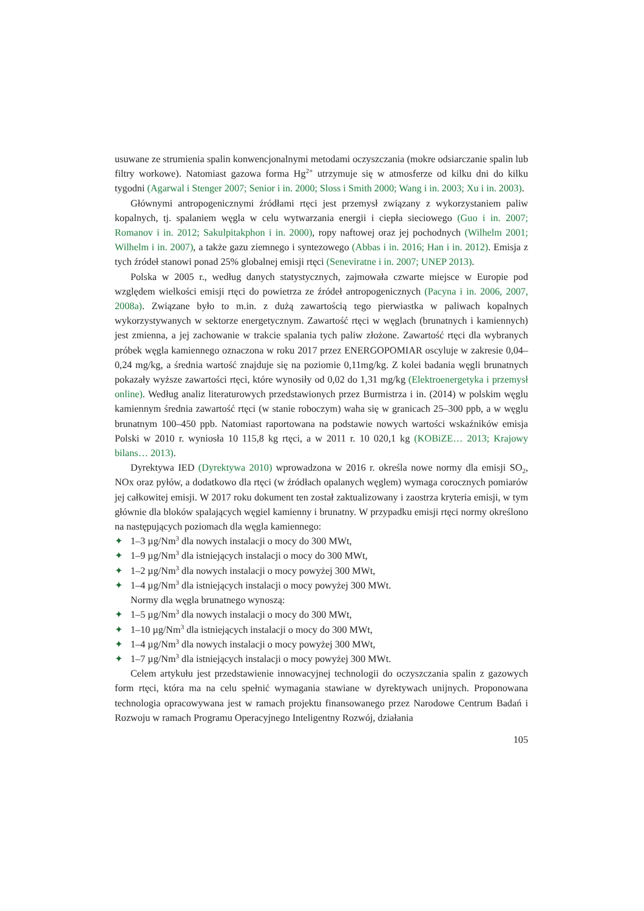usuwane ze strumienia spalin konwencjonalnymi metodami oczyszczania (mokre odsiarczanie spalin lub filtry workowe). Natomiast gazowa forma Hg<sup>2+</sup> utrzymuje się w atmosferze od kilku dni do kilku tygodni (Agarwal i Stenger 2007; Senior i in. 2000; Sloss i Smith 2000; Wang i in. 2003; Xu i in. 2003).
Głównymi antropogenicznymi źródłami rtęci jest przemysł związany z wykorzystaniem paliw kopalnych, tj. spalaniem węgla w celu wytwarzania energii i ciepła sieciowego (Guo i in. 2007; Romanov i in. 2012; Sakulpitakphon i in. 2000), ropy naftowej oraz jej pochodnych (Wilhelm 2001; Wilhelm i in. 2007), a także gazu ziemnego i syntezowego (Abbas i in. 2016; Han i in. 2012). Emisja z tych źródeł stanowi ponad 25% globalnej emisji rtęci (Seneviratne i in. 2007; UNEP 2013).
Polska w 2005 r., według danych statystycznych, zajmowała czwarte miejsce w Europie pod względem wielkości emisji rtęci do powietrza ze źródeł antropogenicznych (Pacyna i in. 2006, 2007, 2008a). Związane było to m.in. z dużą zawartością tego pierwiastka w paliwach kopalnych wykorzystywanych w sektorze energetycznym. Zawartość rtęci w węglach (brunatnych i kamiennych) jest zmienna, a jej zachowanie w trakcie spalania tych paliw złożone. Zawartość rtęci dla wybranych próbek węgla kamiennego oznaczona w roku 2017 przez ENERGOPOMIAR oscyluje w zakresie 0,04–0,24 mg/kg, a średnia wartość znajduje się na poziomie 0,11mg/kg. Z kolei badania węgli brunatnych pokazały wyższe zawartości rtęci, które wynosiły od 0,02 do 1,31 mg/kg (Elektroenergetyka i przemysł online). Według analiz literaturowych przedstawionych przez Burmistrza i in. (2014) w polskim węglu kamiennym średnia zawartość rtęci (w stanie roboczym) waha się w granicach 25–300 ppb, a w węglu brunatnym 100–450 ppb. Natomiast raportowana na podstawie nowych wartości wskaźników emisja Polski w 2010 r. wyniosła 10 115,8 kg rtęci, a w 2011 r. 10 020,1 kg (KOBiZE… 2013; Krajowy bilans… 2013).
Dyrektywa IED (Dyrektywa 2010) wprowadzona w 2016 r. określa nowe normy dla emisji SO<sub>2</sub>, NOx oraz pyłów, a dodatkowo dla rtęci (w źródłach opalanych węglem) wymaga corocznych pomiarów jej całkowitej emisji. W 2017 roku dokument ten został zaktualizowany i zaostrza kryteria emisji, w tym głównie dla bloków spalających węgiel kamienny i brunatny. W przypadku emisji rtęci normy określono na następujących poziomach dla węgla kamiennego:
✦ 1–3 µg/Nm<sup>3</sup> dla nowych instalacji o mocy do 300 MWt,
✦ 1–9 µg/Nm<sup>3</sup> dla istniejących instalacji o mocy do 300 MWt,
✦ 1–2 µg/Nm<sup>3</sup> dla nowych instalacji o mocy powyżej 300 MWt,
✦ 1–4 µg/Nm<sup>3</sup> dla istniejących instalacji o mocy powyżej 300 MWt.
Normy dla węgla brunatnego wynoszą:
✦ 1–5 µg/Nm<sup>3</sup> dla nowych instalacji o mocy do 300 MWt,
✦ 1–10 µg/Nm<sup>3</sup> dla istniejących instalacji o mocy do 300 MWt,
✦ 1–4 µg/Nm<sup>3</sup> dla nowych instalacji o mocy powyżej 300 MWt,
✦ 1–7 µg/Nm<sup>3</sup> dla istniejących instalacji o mocy powyżej 300 MWt.
Celem artykułu jest przedstawienie innowacyjnej technologii do oczyszczania spalin z gazowych form rtęci, która ma na celu spełnić wymagania stawiane w dyrektywach unijnych. Proponowana technologia opracowywana jest w ramach projektu finansowanego przez Narodowe Centrum Badań i Rozwoju w ramach Programu Operacyjnego Inteligentny Rozwój, działania
105